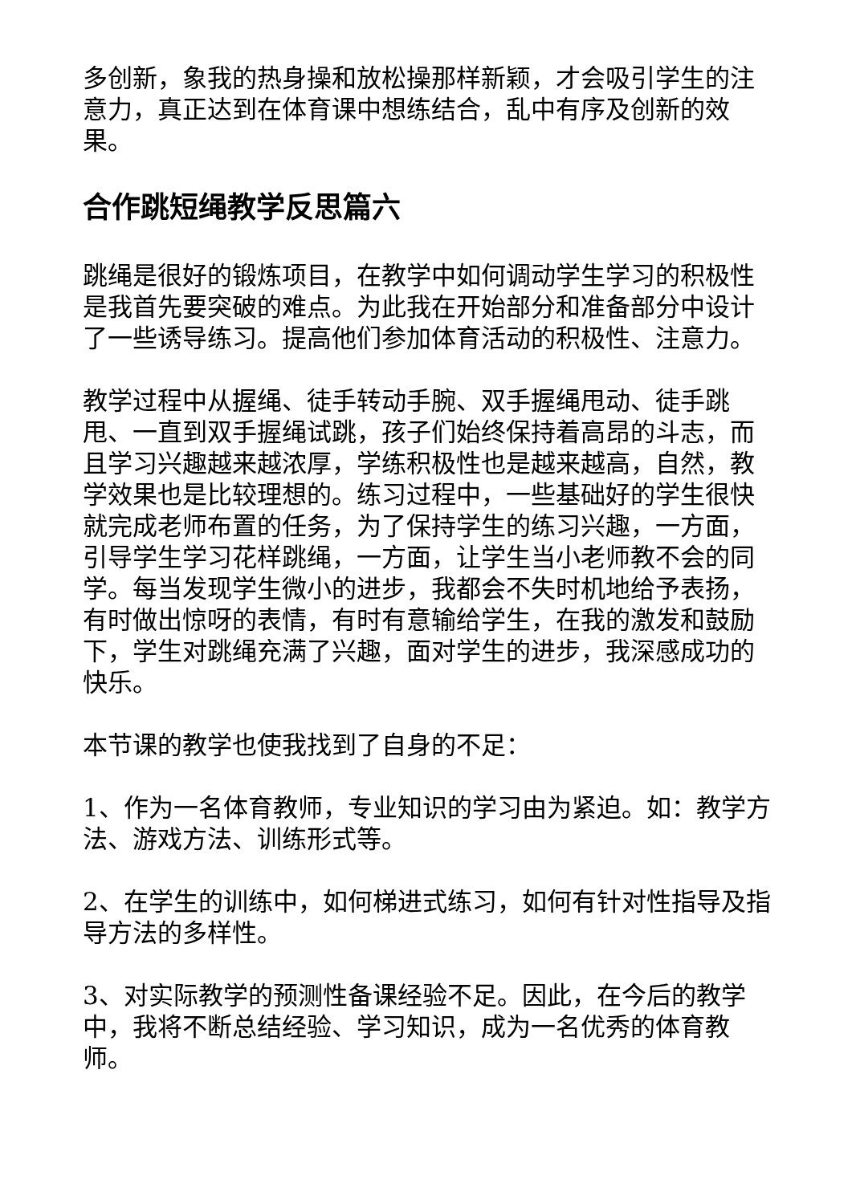多创新，象我的热身操和放松操那样新颖，才会吸引学生的注意力，真正达到在体育课中想练结合，乱中有序及创新的效果。
合作跳短绳教学反思篇六
跳绳是很好的锻炼项目，在教学中如何调动学生学习的积极性是我首先要突破的难点。为此我在开始部分和准备部分中设计了一些诱导练习。提高他们参加体育活动的积极性、注意力。
教学过程中从握绳、徒手转动手腕、双手握绳甩动、徒手跳甩、一直到双手握绳试跳，孩子们始终保持着高昂的斗志，而且学习兴趣越来越浓厚，学练积极性也是越来越高，自然，教学效果也是比较理想的。练习过程中，一些基础好的学生很快就完成老师布置的任务，为了保持学生的练习兴趣，一方面，引导学生学习花样跳绳，一方面，让学生当小老师教不会的同学。每当发现学生微小的进步，我都会不失时机地给予表扬，有时做出惊呀的表情，有时有意输给学生，在我的激发和鼓励下，学生对跳绳充满了兴趣，面对学生的进步，我深感成功的快乐。
本节课的教学也使我找到了自身的不足：
1、作为一名体育教师，专业知识的学习由为紧迫。如：教学方法、游戏方法、训练形式等。
2、在学生的训练中，如何梯进式练习，如何有针对性指导及指导方法的多样性。
3、对实际教学的预测性备课经验不足。因此，在今后的教学中，我将不断总结经验、学习知识，成为一名优秀的体育教师。